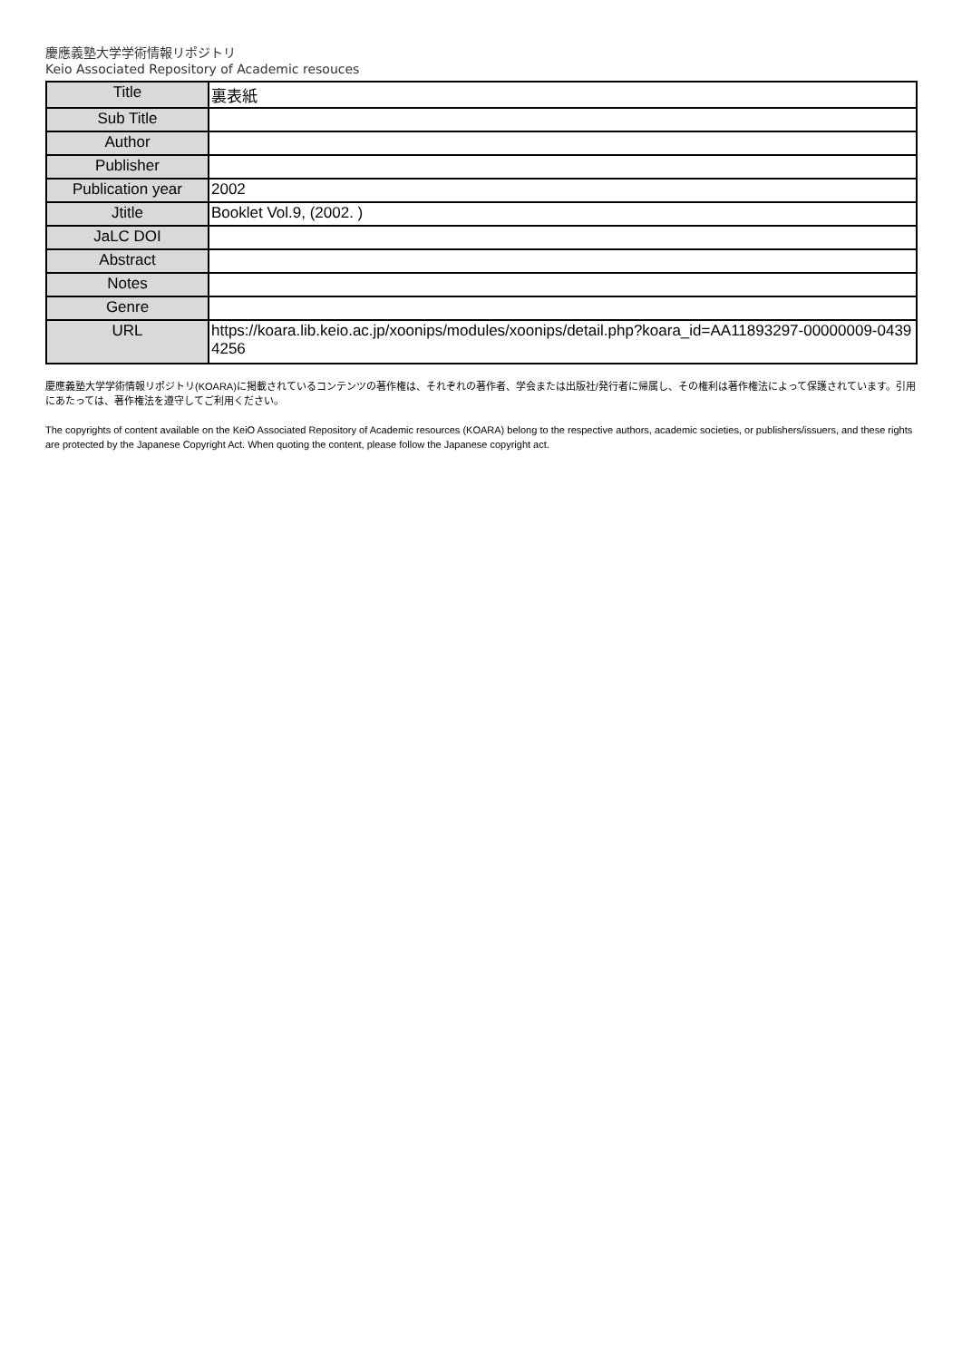慶應義塾大学学術情報リポジトリ
Keio Associated Repository of Academic resouces
| Title | 裏表紙 |
| Sub Title | |
| Author | |
| Publisher | |
| Publication year | 2002 |
| Jtitle | Booklet Vol.9, (2002. ) |
| JaLC DOI | |
| Abstract | |
| Notes | |
| Genre | |
| URL | https://koara.lib.keio.ac.jp/xoonips/modules/xoonips/detail.php?koara_id=AA11893297-00000009-04394256 |
慶應義塾大学学術情報リポジトリ(KOARA)に掲載されているコンテンツの著作権は、それぞれの著作者、学会または出版社/発行者に帰属し、その権利は著作権法によって保護されています。引用にあたっては、著作権法を遵守してご利用ください。
The copyrights of content available on the KeiO Associated Repository of Academic resources (KOARA) belong to the respective authors, academic societies, or publishers/issuers, and these rights are protected by the Japanese Copyright Act. When quoting the content, please follow the Japanese copyright act.